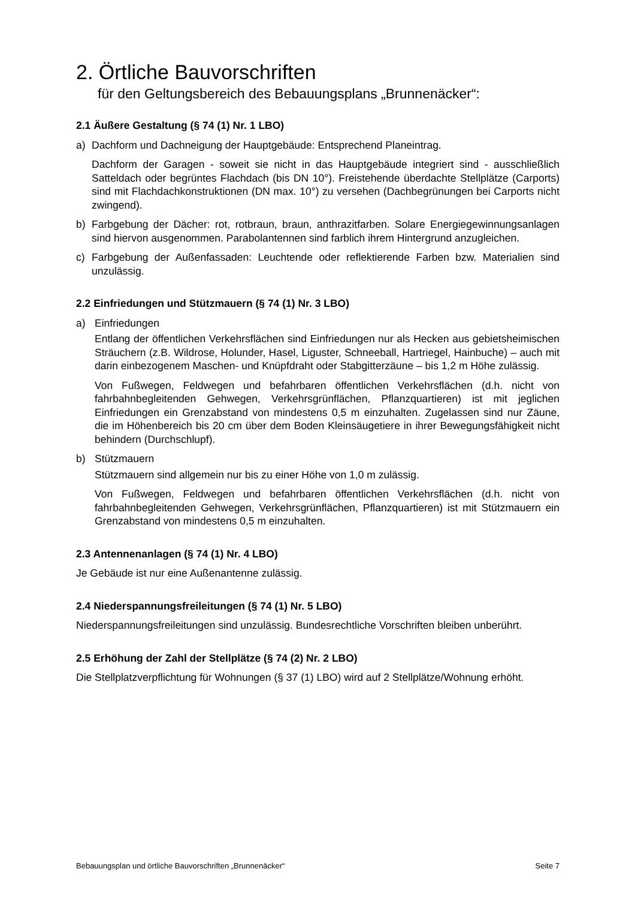2. Örtliche Bauvorschriften
für den Geltungsbereich des Bebauungsplans „Brunnenäcker“:
2.1 Äußere Gestaltung (§ 74 (1) Nr. 1 LBO)
a) Dachform und Dachneigung der Hauptgebäude: Entsprechend Planeintrag.
Dachform der Garagen - soweit sie nicht in das Hauptgebäude integriert sind - ausschließlich Satteldach oder begrüntes Flachdach (bis DN 10°). Freistehende überdachte Stellplätze (Carports) sind mit Flachdachkonstruktionen (DN max. 10°) zu versehen (Dachbegrünungen bei Carports nicht zwingend).
b) Farbgebung der Dächer: rot, rotbraun, braun, anthrazitfarben. Solare Energiegewinnungsanlagen sind hiervon ausgenommen. Parabolantennen sind farblich ihrem Hintergrund anzugleichen.
c) Farbgebung der Außenfassaden: Leuchtende oder reflektierende Farben bzw. Materialien sind unzulässig.
2.2 Einfriedungen und Stützmauern (§ 74 (1) Nr. 3 LBO)
a) Einfriedungen
Entlang der öffentlichen Verkehrsflächen sind Einfriedungen nur als Hecken aus gebietsheimischen Sträuchern (z.B. Wildrose, Holunder, Hasel, Liguster, Schneeball, Hartriegel, Hainbuche) – auch mit darin einbezogenem Maschen- und Knüpfdraht oder Stabgitterzäune – bis 1,2 m Höhe zulässig.
Von Fußwegen, Feldwegen und befahrbaren öffentlichen Verkehrsflächen (d.h. nicht von fahrbahnbegleitenden Gehwegen, Verkehrsgrünflächen, Pflanzquartieren) ist mit jeglichen Einfriedungen ein Grenzabstand von mindestens 0,5 m einzuhalten. Zugelassen sind nur Zäune, die im Höhenbereich bis 20 cm über dem Boden Kleinsäugetiere in ihrer Bewegungsfähigkeit nicht behindern (Durchschlupf).
b) Stützmauern
Stützmauern sind allgemein nur bis zu einer Höhe von 1,0 m zulässig.
Von Fußwegen, Feldwegen und befahrbaren öffentlichen Verkehrsflächen (d.h. nicht von fahrbahnbegleitenden Gehwegen, Verkehrsgrünflächen, Pflanzquartieren) ist mit Stützmauern ein Grenzabstand von mindestens 0,5 m einzuhalten.
2.3 Antennenanlagen (§ 74 (1) Nr. 4 LBO)
Je Gebäude ist nur eine Außenantenne zulässig.
2.4 Niederspannungsfreileitungen (§ 74 (1) Nr. 5 LBO)
Niederspannungsfreileitungen sind unzulässig. Bundesrechtliche Vorschriften bleiben unberührt.
2.5 Erhöhung der Zahl der Stellplätze (§ 74 (2) Nr. 2 LBO)
Die Stellplatzverpflichtung für Wohnungen (§ 37 (1) LBO) wird auf 2 Stellplätze/Wohnung erhöht.
Bebauungsplan und örtliche Bauvorschriften „Brunnenäcker“ Seite 7